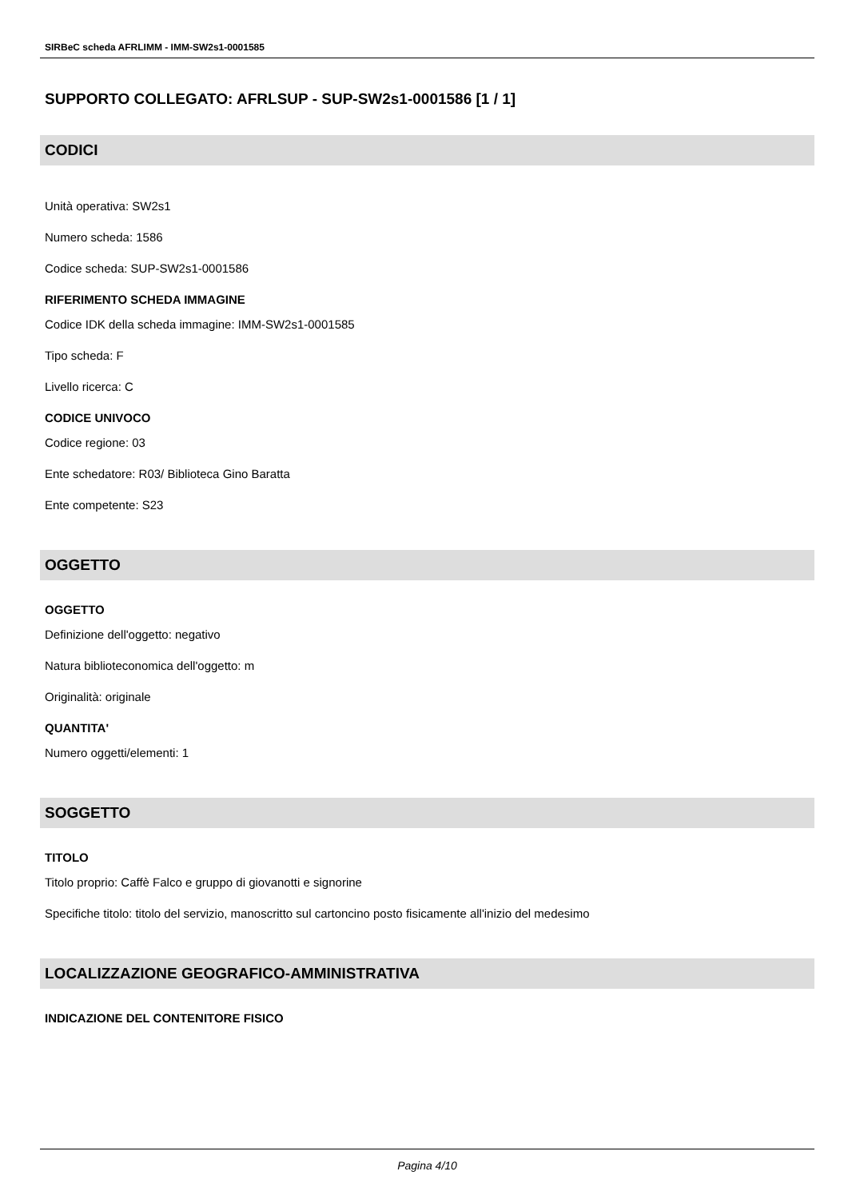SIRBeC scheda AFRLIMM - IMM-SW2s1-0001585
SUPPORTO COLLEGATO: AFRLSUP - SUP-SW2s1-0001586 [1 / 1]
CODICI
Unità operativa: SW2s1
Numero scheda: 1586
Codice scheda: SUP-SW2s1-0001586
RIFERIMENTO SCHEDA IMMAGINE
Codice IDK della scheda immagine: IMM-SW2s1-0001585
Tipo scheda: F
Livello ricerca: C
CODICE UNIVOCO
Codice regione: 03
Ente schedatore: R03/ Biblioteca Gino Baratta
Ente competente: S23
OGGETTO
OGGETTO
Definizione dell'oggetto: negativo
Natura biblioteconomica dell'oggetto: m
Originalità: originale
QUANTITA'
Numero oggetti/elementi: 1
SOGGETTO
TITOLO
Titolo proprio: Caffè Falco e gruppo di giovanotti e signorine
Specifiche titolo: titolo del servizio, manoscritto sul cartoncino posto fisicamente all'inizio del medesimo
LOCALIZZAZIONE GEOGRAFICO-AMMINISTRATIVA
INDICAZIONE DEL CONTENITORE FISICO
Pagina 4/10